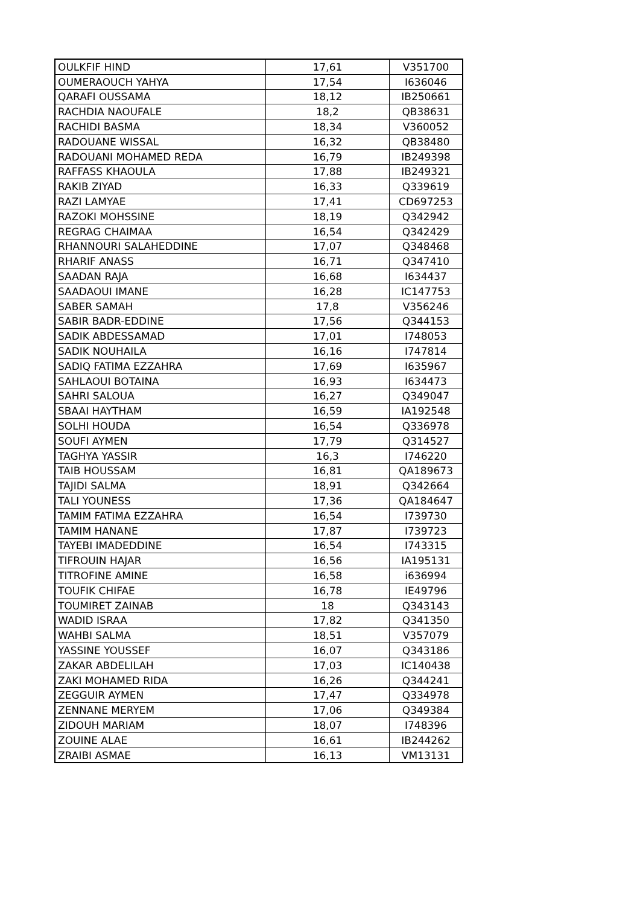| OULKFIF HIND | 17,61 | V351700 |
| OUMERAOUCH YAHYA | 17,54 | I636046 |
| QARAFI OUSSAMA | 18,12 | IB250661 |
| RACHDIA NAOUFALE | 18,2 | QB38631 |
| RACHIDI BASMA | 18,34 | V360052 |
| RADOUANE WISSAL | 16,32 | QB38480 |
| RADOUANI MOHAMED REDA | 16,79 | IB249398 |
| RAFFASS KHAOULA | 17,88 | IB249321 |
| RAKIB ZIYAD | 16,33 | Q339619 |
| RAZI LAMYAE | 17,41 | CD697253 |
| RAZOKI MOHSSINE | 18,19 | Q342942 |
| REGRAG CHAIMAA | 16,54 | Q342429 |
| RHANNOURI SALAHEDDINE | 17,07 | Q348468 |
| RHARIF ANASS | 16,71 | Q347410 |
| SAADAN RAJA | 16,68 | I634437 |
| SAADAOUI IMANE | 16,28 | IC147753 |
| SABER SAMAH | 17,8 | V356246 |
| SABIR BADR-EDDINE | 17,56 | Q344153 |
| SADIK ABDESSAMAD | 17,01 | I748053 |
| SADIK NOUHAILA | 16,16 | I747814 |
| SADIQ FATIMA EZZAHRA | 17,69 | I635967 |
| SAHLAOUI BOTAINA | 16,93 | I634473 |
| SAHRI SALOUA | 16,27 | Q349047 |
| SBAAI HAYTHAM | 16,59 | IA192548 |
| SOLHI HOUDA | 16,54 | Q336978 |
| SOUFI AYMEN | 17,79 | Q314527 |
| TAGHYA YASSIR | 16,3 | I746220 |
| TAIB HOUSSAM | 16,81 | QA189673 |
| TAJIDI SALMA | 18,91 | Q342664 |
| TALI YOUNESS | 17,36 | QA184647 |
| TAMIM FATIMA EZZAHRA | 16,54 | I739730 |
| TAMIM HANANE | 17,87 | I739723 |
| TAYEBI IMADEDDINE | 16,54 | I743315 |
| TIFROUIN HAJAR | 16,56 | IA195131 |
| TITROFINE AMINE | 16,58 | i636994 |
| TOUFIK CHIFAE | 16,78 | IE49796 |
| TOUMIRET ZAINAB | 18 | Q343143 |
| WADID ISRAA | 17,82 | Q341350 |
| WAHBI SALMA | 18,51 | V357079 |
| YASSINE YOUSSEF | 16,07 | Q343186 |
| ZAKAR ABDELILAH | 17,03 | IC140438 |
| ZAKI MOHAMED RIDA | 16,26 | Q344241 |
| ZEGGUIR AYMEN | 17,47 | Q334978 |
| ZENNANE MERYEM | 17,06 | Q349384 |
| ZIDOUH MARIAM | 18,07 | I748396 |
| ZOUINE ALAE | 16,61 | IB244262 |
| ZRAIBI ASMAE | 16,13 | VM13131 |